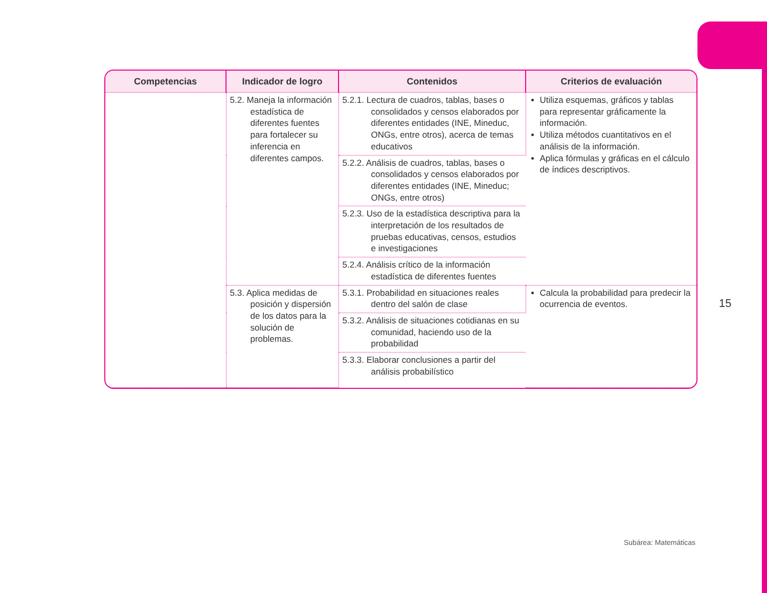| Competencias | Indicador de logro | Contenidos | Criterios de evaluación |
| --- | --- | --- | --- |
| | 5.2. Maneja la información estadística de diferentes fuentes para fortalecer su inferencia en diferentes campos. | 5.2.1. Lectura de cuadros, tablas, bases o consolidados y censos elaborados por diferentes entidades (INE, Mineduc, ONGs, entre otros), acerca de temas educativos | Utiliza esquemas, gráficos y tablas para representar gráficamente la información. Utiliza métodos cuantitativos en el análisis de la información. Aplica fórmulas y gráficas en el cálculo de índices descriptivos. |
| | | 5.2.2. Análisis de cuadros, tablas, bases o consolidados y censos elaborados por diferentes entidades (INE, Mineduc; ONGs, entre otros) | |
| | | 5.2.3. Uso de la estadística descriptiva para la interpretación de los resultados de pruebas educativas, censos, estudios e investigaciones | |
| | | 5.2.4. Análisis crítico de la información estadística de diferentes fuentes | |
| | 5.3. Aplica medidas de posición y dispersión de los datos para la solución de problemas. | 5.3.1. Probabilidad en situaciones reales dentro del salón de clase | Calcula la probabilidad para predecir la ocurrencia de eventos. |
| | | 5.3.2. Análisis de situaciones cotidianas en su comunidad, haciendo uso de la probabilidad | |
| | | 5.3.3. Elaborar conclusiones a partir del análisis probabilístico | |
15
Subárea: Matemáticas